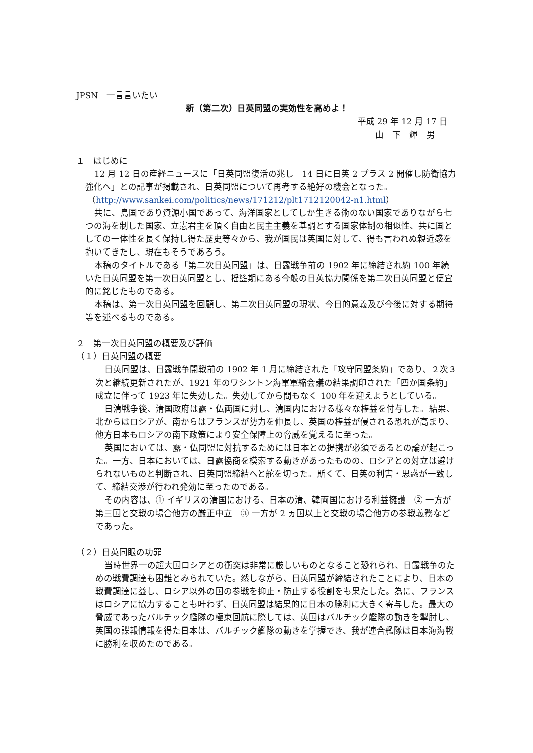JPSN　一言言いたい
新（第二次）日英同盟の実効性を高めよ！
平成 29 年 12 月 17 日
山　下　輝　男
１　はじめに
12 月 12 日の産経ニュースに「日英同盟復活の兆し　14 日に日英 2 プラス 2 開催し防衛協力強化へ」との記事が掲載され、日英同盟について再考する絶好の機会となった。
（http://www.sankei.com/politics/news/171212/plt1712120042-n1.html）
共に、島国であり資源小国であって、海洋国家としてしか生きる術のない国家でありながら七つの海を制した国家、立憲君主を頂く自由と民主主義を基調とする国家体制の相似性、共に国としての一体性を長く保持し得た歴史等々から、我が国民は英国に対して、得も言われぬ親近感を抱いてきたし、現在もそうであろう。
本稿のタイトルである「第二次日英同盟」は、日露戦争前の 1902 年に締結され約 100 年続いた日英同盟を第一次日英同盟とし、揺籃期にある今般の日英協力関係を第二次日英同盟と便宜的に銘じたものである。
本稿は、第一次日英同盟を回顧し、第二次日英同盟の現状、今日的意義及び今後に対する期待等を述べるものである。
２　第一次日英同盟の概要及び評価
（１）日英同盟の概要
日英同盟は、日露戦争開戦前の 1902 年 1 月に締結された「攻守同盟条約」であり、２次３次と継続更新されたが、1921 年のワシントン海軍軍縮会議の結果調印された「四か国条約」成立に伴って 1923 年に失効した。失効してから間もなく 100 年を迎えようとしている。
日清戦争後、清国政府は露・仏両国に対し、清国内における様々な権益を付与した。結果、北からはロシアが、南からはフランスが勢力を伸長し、英国の権益が侵される恐れが高まり、他方日本もロシアの南下政策により安全保障上の脅威を覚えるに至った。
英国においては、露・仏同盟に対抗するためには日本との提携が必須であるとの論が起こった。一方、日本においては、日露協商を模索する動きがあったものの、ロシアとの対立は避けられないものと判断され、日英同盟締結へと舵を切った。斯くて、日英の利害・思惑が一致して、締結交渉が行われ発効に至ったのである。
その内容は、① イギリスの清国における、日本の清、韓両国における利益擁護　② 一方が第三国と交戦の場合他方の厳正中立　③ 一方が 2 ヵ国以上と交戦の場合他方の参戦義務などであった。
（２）日英同眼の功罪
当時世界一の超大国ロシアとの衝突は非常に厳しいものとなること恐れられ、日露戦争のための戦費調達も困難とみられていた。然しながら、日英同盟が締結されたことにより、日本の戦費調達に益し、ロシア以外の国の参戦を抑止・防止する役割をも果たした。為に、フランスはロシアに協力することも叶わず、日英同盟は結果的に日本の勝利に大きく寄与した。最大の脅威であったバルチック艦隊の極東回航に際しては、英国はバルチック艦隊の動きを掣肘し、英国の諜報情報を得た日本は、バルチック艦隊の動きを掌握でき、我が連合艦隊は日本海海戦に勝利を収めたのである。